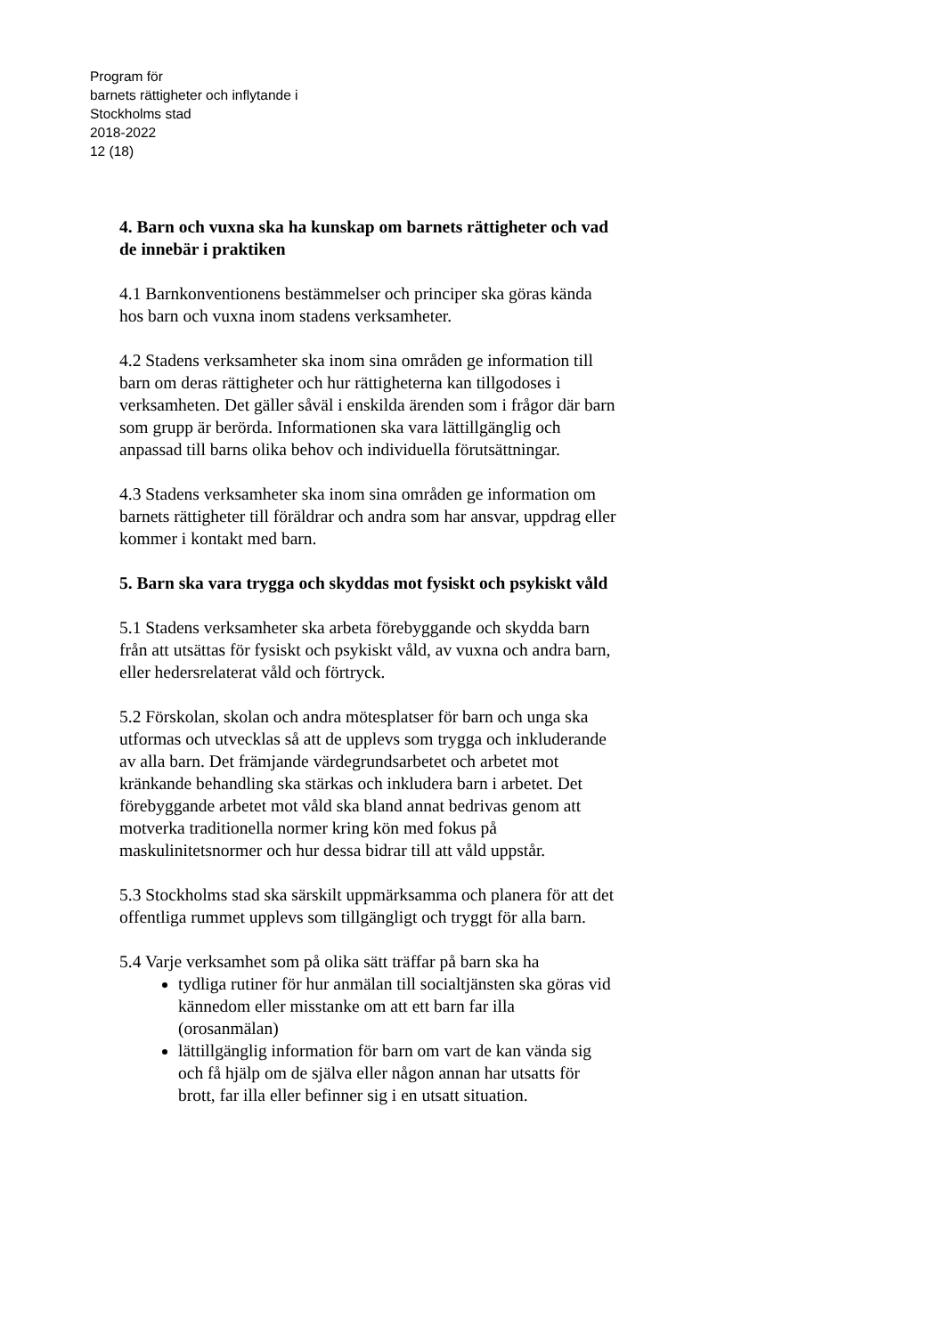Program för
barnets rättigheter och inflytande i
Stockholms stad
2018-2022
12 (18)
4. Barn och vuxna ska ha kunskap om barnets rättigheter och vad de innebär i praktiken
4.1 Barnkonventionens bestämmelser och principer ska göras kända hos barn och vuxna inom stadens verksamheter.
4.2 Stadens verksamheter ska inom sina områden ge information till barn om deras rättigheter och hur rättigheterna kan tillgodoses i verksamheten. Det gäller såväl i enskilda ärenden som i frågor där barn som grupp är berörda. Informationen ska vara lättillgänglig och anpassad till barns olika behov och individuella förutsättningar.
4.3 Stadens verksamheter ska inom sina områden ge information om barnets rättigheter till föräldrar och andra som har ansvar, uppdrag eller kommer i kontakt med barn.
5. Barn ska vara trygga och skyddas mot fysiskt och psykiskt våld
5.1 Stadens verksamheter ska arbeta förebyggande och skydda barn från att utsättas för fysiskt och psykiskt våld, av vuxna och andra barn, eller hedersrelaterat våld och förtryck.
5.2 Förskolan, skolan och andra mötesplatser för barn och unga ska utformas och utvecklas så att de upplevs som trygga och inkluderande av alla barn. Det främjande värdegrundsarbetet och arbetet mot kränkande behandling ska stärkas och inkludera barn i arbetet. Det förebyggande arbetet mot våld ska bland annat bedrivas genom att motverka traditionella normer kring kön med fokus på maskulinitetsnormer och hur dessa bidrar till att våld uppstår.
5.3 Stockholms stad ska särskilt uppmärksamma och planera för att det offentliga rummet upplevs som tillgängligt och tryggt för alla barn.
5.4 Varje verksamhet som på olika sätt träffar på barn ska ha
tydliga rutiner för hur anmälan till socialtjänsten ska göras vid kännedom eller misstanke om att ett barn far illa (orosanmälan)
lättillgänglig information för barn om vart de kan vända sig och få hjälp om de själva eller någon annan har utsatts för brott, far illa eller befinner sig i en utsatt situation.